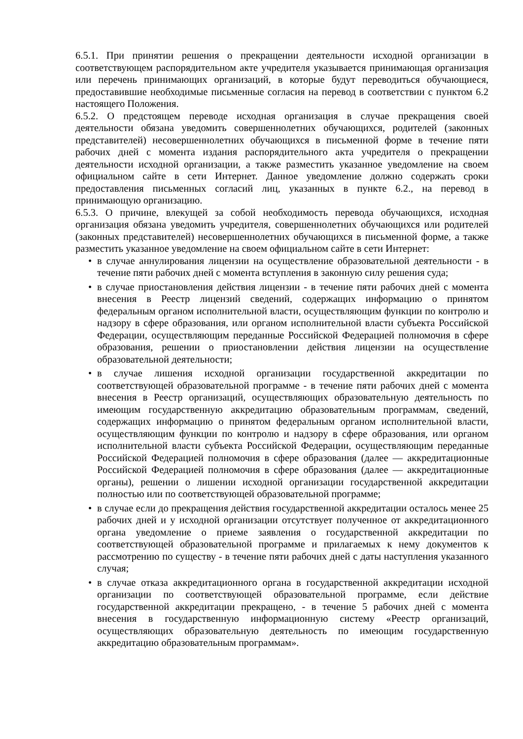6.5.1. При принятии решения о прекращении деятельности исходной организации в соответствующем распорядительном акте учредителя указывается принимающая организация или перечень принимающих организаций, в которые будут переводиться обучающиеся, предоставившие необходимые письменные согласия на перевод в соответствии с пунктом 6.2 настоящего Положения.
6.5.2. О предстоящем переводе исходная организация в случае прекращения своей деятельности обязана уведомить совершеннолетних обучающихся, родителей (законных представителей) несовершеннолетних обучающихся в письменной форме в течение пяти рабочих дней с момента издания распорядительного акта учредителя о прекращении деятельности исходной организации, а также разместить указанное уведомление на своем официальном сайте в сети Интернет. Данное уведомление должно содержать сроки предоставления письменных согласий лиц, указанных в пункте 6.2., на перевод в принимающую организацию.
6.5.3. О причине, влекущей за собой необходимость перевода обучающихся, исходная организация обязана уведомить учредителя, совершеннолетних обучающихся или родителей (законных представителей) несовершеннолетних обучающихся в письменной форме, а также разместить указанное уведомление на своем официальном сайте в сети Интернет:
• в случае аннулирования лицензии на осуществление образовательной деятельности - в течение пяти рабочих дней с момента вступления в законную силу решения суда;
• в случае приостановления действия лицензии - в течение пяти рабочих дней с момента внесения в Реестр лицензий сведений, содержащих информацию о принятом федеральным органом исполнительной власти, осуществляющим функции по контролю и надзору в сфере образования, или органом исполнительной власти субъекта Российской Федерации, осуществляющим переданные Российской Федерацией полномочия в сфере образования, решении о приостановлении действия лицензии на осуществление образовательной деятельности;
• в случае лишения исходной организации государственной аккредитации по соответствующей образовательной программе - в течение пяти рабочих дней с момента внесения в Реестр организаций, осуществляющих образовательную деятельность по имеющим государственную аккредитацию образовательным программам, сведений, содержащих информацию о принятом федеральным органом исполнительной власти, осуществляющим функции по контролю и надзору в сфере образования, или органом исполнительной власти субъекта Российской Федерации, осуществляющим переданные Российской Федерацией полномочия в сфере образования (далее — аккредитационные Российской Федерацией полномочия в сфере образования (далее — аккредитационные органы), решении о лишении исходной организации государственной аккредитации полностью или по соответствующей образовательной программе;
• в случае если до прекращения действия государственной аккредитации осталось менее 25 рабочих дней и у исходной организации отсутствует полученное от аккредитационного органа уведомление о приеме заявления о государственной аккредитации по соответствующей образовательной программе и прилагаемых к нему документов к рассмотрению по существу - в течение пяти рабочих дней с даты наступления указанного случая;
• в случае отказа аккредитационного органа в государственной аккредитации исходной организации по соответствующей образовательной программе, если действие государственной аккредитации прекращено, - в течение 5 рабочих дней с момента внесения в государственную информационную систему «Реестр организаций, осуществляющих образовательную деятельность по имеющим государственную аккредитацию образовательным программам».